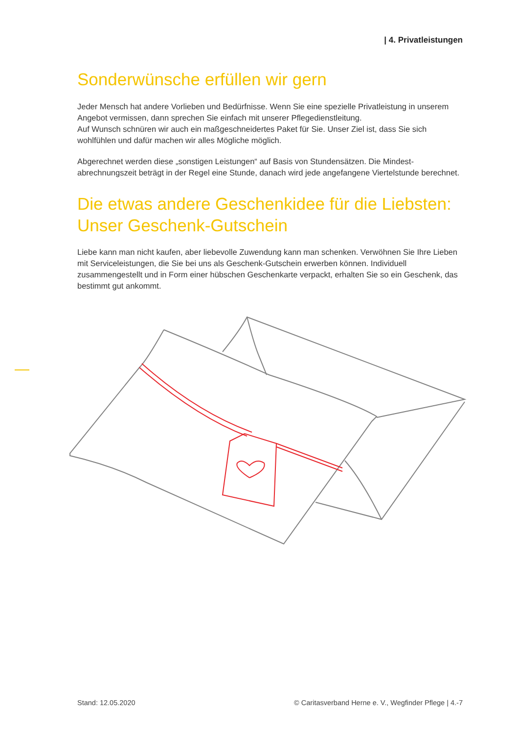| 4. Privatleistungen
Sonderwünsche erfüllen wir gern
Jeder Mensch hat andere Vorlieben und Bedürfnisse. Wenn Sie eine spezielle Privatleistung in unserem Angebot vermissen, dann sprechen Sie einfach mit unserer Pflegedienstleitung.
Auf Wunsch schnüren wir auch ein maßgeschneidertes Paket für Sie. Unser Ziel ist, dass Sie sich wohlfühlen und dafür machen wir alles Mögliche möglich.
Abgerechnet werden diese „sonstigen Leistungen“ auf Basis von Stundensätzen. Die Mindest­abrechnungszeit beträgt in der Regel eine Stunde, danach wird jede angefangene Viertelstunde berechnet.
Die etwas andere Geschenkidee für die Liebsten:
Unser Geschenk-Gutschein
Liebe kann man nicht kaufen, aber liebevolle Zuwendung kann man schenken. Verwöhnen Sie Ihre Lieben mit Serviceleistungen, die Sie bei uns als Geschenk-Gutschein erwerben können. Individuell zusammengestellt und in Form einer hübschen Geschenkarte verpackt, erhalten Sie so ein Geschenk, das bestimmt gut ankommt.
Stand: 12.05.2020 © Caritasverband Herne e. V., Wegfinder Pflege | 4.-7